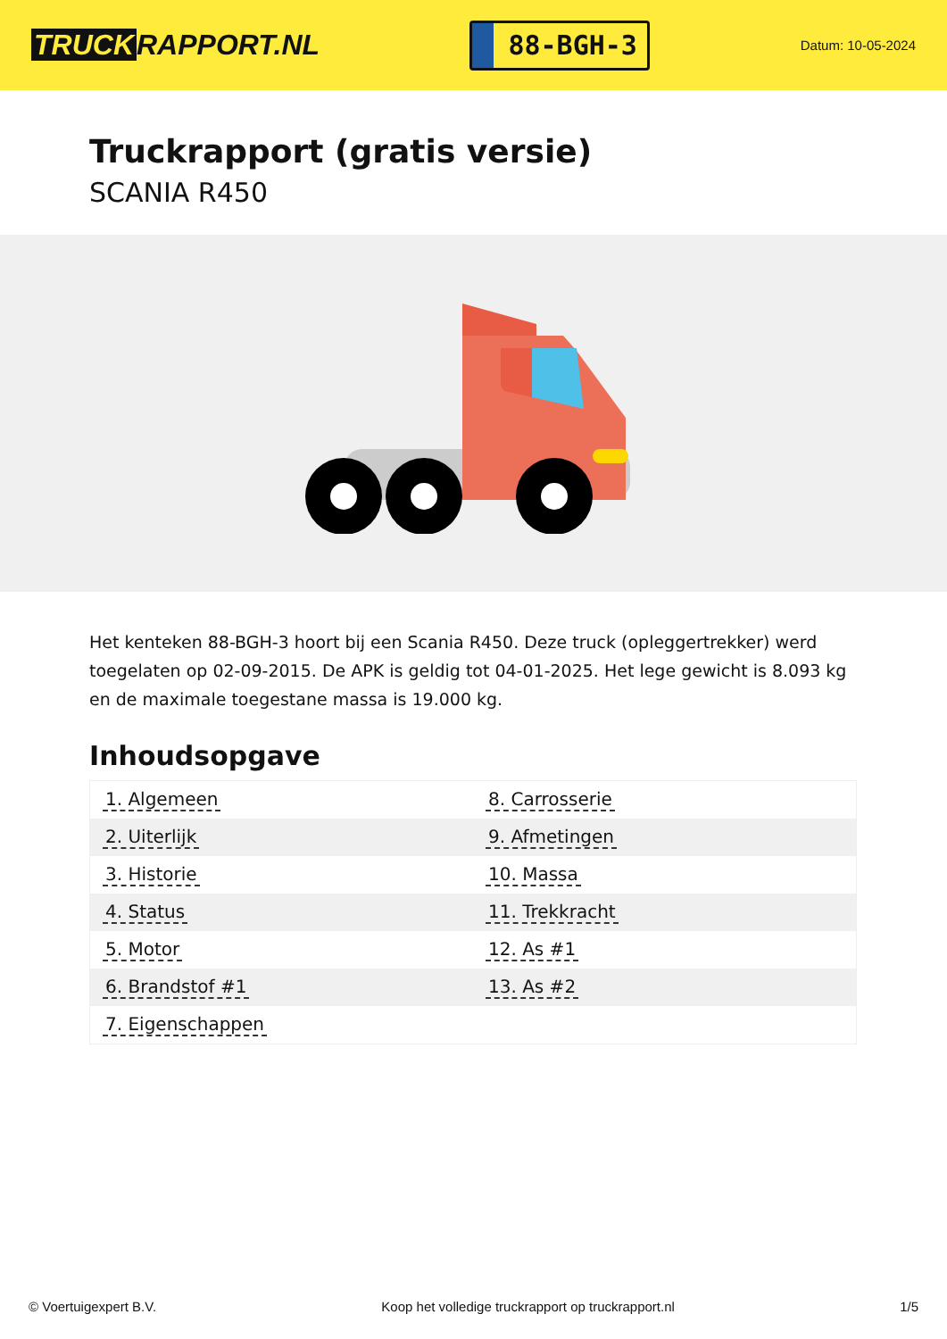TRUCK RAPPORT.NL
88-BGH-3
Datum: 10-05-2024
Truckrapport (gratis versie)
SCANIA R450
Het kenteken 88-BGH-3 hoort bij een Scania R450. Deze truck (opleggertrekker) werd toegelaten op 02-09-2015. De APK is geldig tot 04-01-2025. Het lege gewicht is 8.093 kg en de maximale toegestane massa is 19.000 kg.
Inhoudsopgave
| 1. Algemeen | 8. Carrosserie |
| 2. Uiterlijk | 9. Afmetingen |
| 3. Historie | 10. Massa |
| 4. Status | 11. Trekkracht |
| 5. Motor | 12. As #1 |
| 6. Brandstof #1 | 13. As #2 |
| 7. Eigenschappen | |
© Voertuigexpert B.V. Koop het volledige truckrapport op truckrapport.nl 1/5